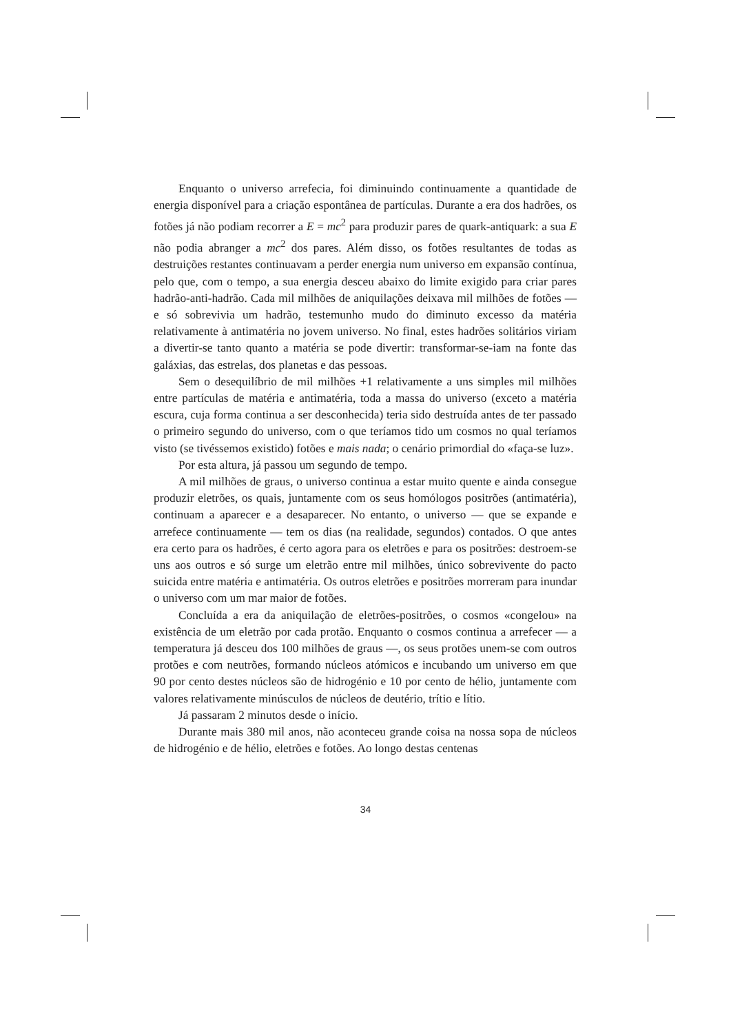Enquanto o universo arrefecia, foi diminuindo continuamente a quantidade de energia disponível para a criação espontânea de partículas. Durante a era dos hadrões, os fotões já não podiam recorrer a E = mc<sup>2</sup> para produzir pares de quark-antiquark: a sua E não podia abranger a mc<sup>2</sup> dos pares. Além disso, os fotões resultantes de todas as destruições restantes continuavam a perder energia num universo em expansão contínua, pelo que, com o tempo, a sua energia desceu abaixo do limite exigido para criar pares hadrão-anti-hadrão. Cada mil milhões de aniquilações deixava mil milhões de fotões — e só sobrevivia um hadrão, testemunho mudo do diminuto excesso da matéria relativamente à antimatéria no jovem universo. No final, estes hadrões solitários viriam a divertir-se tanto quanto a matéria se pode divertir: transformar-se-iam na fonte das galáxias, das estrelas, dos planetas e das pessoas.
Sem o desequilíbrio de mil milhões +1 relativamente a uns simples mil milhões entre partículas de matéria e antimatéria, toda a massa do universo (exceto a matéria escura, cuja forma continua a ser desconhecida) teria sido destruída antes de ter passado o primeiro segundo do universo, com o que teríamos tido um cosmos no qual teríamos visto (se tivéssemos existido) fotões e mais nada; o cenário primordial do «faça-se luz».
Por esta altura, já passou um segundo de tempo.
A mil milhões de graus, o universo continua a estar muito quente e ainda consegue produzir eletrões, os quais, juntamente com os seus homólogos positrões (antimatéria), continuam a aparecer e a desaparecer. No entanto, o universo — que se expande e arrefece continuamente — tem os dias (na realidade, segundos) contados. O que antes era certo para os hadrões, é certo agora para os eletrões e para os positrões: destroem-se uns aos outros e só surge um eletrão entre mil milhões, único sobrevivente do pacto suicida entre matéria e antimatéria. Os outros eletrões e positrões morreram para inundar o universo com um mar maior de fotões.
Concluída a era da aniquilação de eletrões-positrões, o cosmos «congelou» na existência de um eletrão por cada protão. Enquanto o cosmos continua a arrefecer — a temperatura já desceu dos 100 milhões de graus —, os seus protões unem-se com outros protões e com neutrões, formando núcleos atómicos e incubando um universo em que 90 por cento destes núcleos são de hidrogénio e 10 por cento de hélio, juntamente com valores relativamente minúsculos de núcleos de deutério, trítio e lítio.
Já passaram 2 minutos desde o início.
Durante mais 380 mil anos, não aconteceu grande coisa na nossa sopa de núcleos de hidrogénio e de hélio, eletrões e fotões. Ao longo destas centenas
34